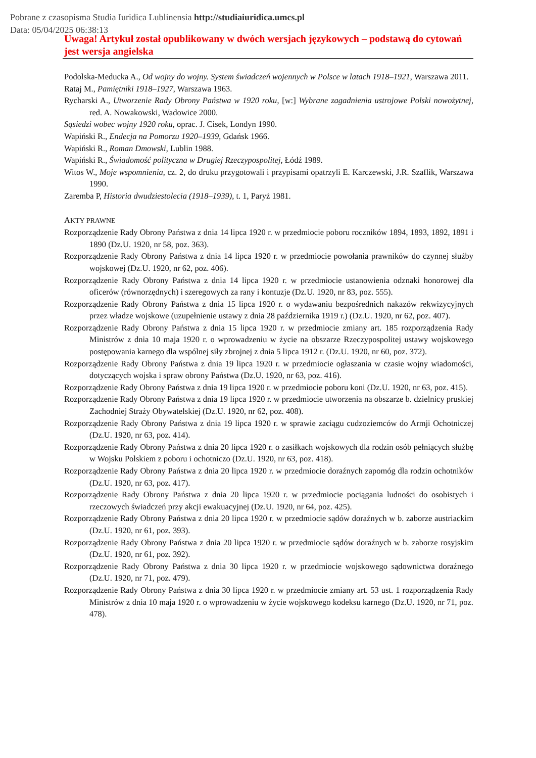Pobrane z czasopisma Studia Iuridica Lublinensia http://studiaiuridica.umcs.pl
Data: 05/04/2025 06:38:13
Uwaga! Artykuł został opublikowany w dwóch wersjach językowych – podstawą do cytowań jest wersja angielska
Podolska-Meducka A., Od wojny do wojny. System świadczeń wojennych w Polsce w latach 1918–1921, Warszawa 2011.
Rataj M., Pamiętniki 1918–1927, Warszawa 1963.
Rycharski A., Utworzenie Rady Obrony Państwa w 1920 roku, [w:] Wybrane zagadnienia ustrojowe Polski nowożytnej, red. A. Nowakowski, Wadowice 2000.
Sąsiedzi wobec wojny 1920 roku, oprac. J. Cisek, Londyn 1990.
Wapiński R., Endecja na Pomorzu 1920–1939, Gdańsk 1966.
Wapiński R., Roman Dmowski, Lublin 1988.
Wapiński R., Świadomość polityczna w Drugiej Rzeczypospolitej, Łódź 1989.
Witos W., Moje wspomnienia, cz. 2, do druku przygotowali i przypisami opatrzyli E. Karczewski, J.R. Szaflik, Warszawa 1990.
Zaremba P, Historia dwudziestolecia (1918–1939), t. 1, Paryż 1981.
AKTY PRAWNE
Rozporządzenie Rady Obrony Państwa z dnia 14 lipca 1920 r. w przedmiocie poboru roczników 1894, 1893, 1892, 1891 i 1890 (Dz.U. 1920, nr 58, poz. 363).
Rozporządzenie Rady Obrony Państwa z dnia 14 lipca 1920 r. w przedmiocie powołania prawników do czynnej służby wojskowej (Dz.U. 1920, nr 62, poz. 406).
Rozporządzenie Rady Obrony Państwa z dnia 14 lipca 1920 r. w przedmiocie ustanowienia odznaki honorowej dla oficerów (równorzędnych) i szeregowych za rany i kontuzje (Dz.U. 1920, nr 83, poz. 555).
Rozporządzenie Rady Obrony Państwa z dnia 15 lipca 1920 r. o wydawaniu bezpośrednich nakazów rekwizycyjnych przez władze wojskowe (uzupełnienie ustawy z dnia 28 października 1919 r.) (Dz.U. 1920, nr 62, poz. 407).
Rozporządzenie Rady Obrony Państwa z dnia 15 lipca 1920 r. w przedmiocie zmiany art. 185 rozporządzenia Rady Ministrów z dnia 10 maja 1920 r. o wprowadzeniu w życie na obszarze Rzeczypospolitej ustawy wojskowego postępowania karnego dla wspólnej siły zbrojnej z dnia 5 lipca 1912 r. (Dz.U. 1920, nr 60, poz. 372).
Rozporządzenie Rady Obrony Państwa z dnia 19 lipca 1920 r. w przedmiocie ogłaszania w czasie wojny wiadomości, dotyczących wojska i spraw obrony Państwa (Dz.U. 1920, nr 63, poz. 416).
Rozporządzenie Rady Obrony Państwa z dnia 19 lipca 1920 r. w przedmiocie poboru koni (Dz.U. 1920, nr 63, poz. 415).
Rozporządzenie Rady Obrony Państwa z dnia 19 lipca 1920 r. w przedmiocie utworzenia na obszarze b. dzielnicy pruskiej Zachodniej Straży Obywatelskiej (Dz.U. 1920, nr 62, poz. 408).
Rozporządzenie Rady Obrony Państwa z dnia 19 lipca 1920 r. w sprawie zaciągu cudzoziemców do Armji Ochotniczej (Dz.U. 1920, nr 63, poz. 414).
Rozporządzenie Rady Obrony Państwa z dnia 20 lipca 1920 r. o zasiłkach wojskowych dla rodzin osób pełniących służbę w Wojsku Polskiem z poboru i ochotniczo (Dz.U. 1920, nr 63, poz. 418).
Rozporządzenie Rady Obrony Państwa z dnia 20 lipca 1920 r. w przedmiocie doraźnych zapomóg dla rodzin ochotników (Dz.U. 1920, nr 63, poz. 417).
Rozporządzenie Rady Obrony Państwa z dnia 20 lipca 1920 r. w przedmiocie pociągania ludności do osobistych i rzeczowych świadczeń przy akcji ewakuacyjnej (Dz.U. 1920, nr 64, poz. 425).
Rozporządzenie Rady Obrony Państwa z dnia 20 lipca 1920 r. w przedmiocie sądów doraźnych w b. zaborze austriackim (Dz.U. 1920, nr 61, poz. 393).
Rozporządzenie Rady Obrony Państwa z dnia 20 lipca 1920 r. w przedmiocie sądów doraźnych w b. zaborze rosyjskim (Dz.U. 1920, nr 61, poz. 392).
Rozporządzenie Rady Obrony Państwa z dnia 30 lipca 1920 r. w przedmiocie wojskowego sądownictwa doraźnego (Dz.U. 1920, nr 71, poz. 479).
Rozporządzenie Rady Obrony Państwa z dnia 30 lipca 1920 r. w przedmiocie zmiany art. 53 ust. 1 rozporządzenia Rady Ministrów z dnia 10 maja 1920 r. o wprowadzeniu w życie wojskowego kodeksu karnego (Dz.U. 1920, nr 71, poz. 478).